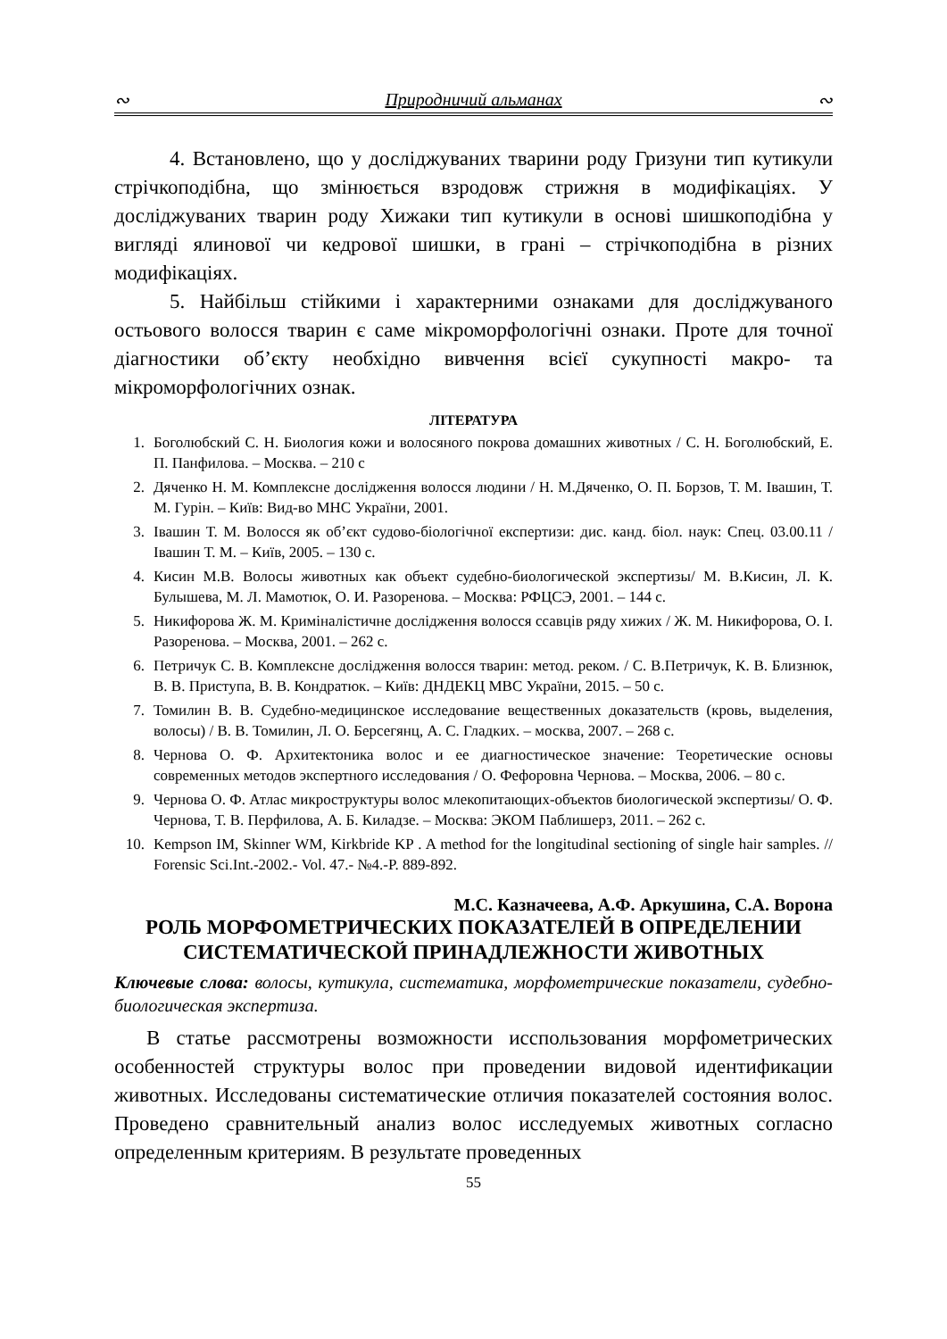∾ Природничий альманах ∾
4. Встановлено, що у досліджуваних тварини роду Гризуни тип кутикули стрічкоподібна, що змінюється взродовж стрижня в модифікаціях. У досліджуваних тварин роду Хижаки тип кутикули в основі шишкоподібна у вигляді ялинової чи кедрової шишки, в грані – стрічкоподібна в різних модифікаціях.
5. Найбільш стійкими і характерними ознаками для досліджуваного остьового волосся тварин є саме мікроморфологічні ознаки. Проте для точної діагностики об’єкту необхідно вивчення всієї сукупності макро- та мікроморфологічних ознак.
ЛІТЕРАТУРА
1. Боголюбский С. Н. Биология кожи и волосяного покрова домашних животных / С. Н. Боголюбский, Е. П. Панфилова. – Москва. – 210 с
2. Дяченко Н. М. Комплексне дослідження волосся людини / Н. М.Дяченко, О. П. Борзов, Т. М. Івашин, Т. М. Гурін. – Київ: Вид-во МНС України, 2001.
3. Івашин Т. М. Волосся як об’єкт судово-біологічної експертизи: дис. канд. біол. наук: Спец. 03.00.11 / Івашин Т. М. – Київ, 2005. – 130 с.
4. Кисин М.В. Волосы животных как объект судебно-биологической экспертизы/ М. В.Кисин, Л. К. Булышева, М. Л. Мамотюк, О. И. Разоренова. – Москва: РФЦСЭ, 2001. – 144 с.
5. Никифорова Ж. М. Криміналістичне дослідження волосся ссавців ряду хижих / Ж. М. Никифорова, О. І. Разоренова. – Москва, 2001. – 262 с.
6. Петричук С. В. Комплексне дослідження волосся тварин: метод. реком. / С. В.Петричук, К. В. Близнюк, В. В. Приступа, В. В. Кондратюк. – Київ: ДНДЕКЦ МВС України, 2015. – 50 с.
7. Томилин В. В. Судебно-медицинское исследование вещественных доказательств (кровь, выделения, волосы) / В. В. Томилин, Л. О. Берсегянц, А. С. Гладких. – москва, 2007. – 268 с.
8. Чернова О. Ф. Архитектоника волос и ее диагностическое значение: Теоретические основы современных методов экспертного исследования / О. Фефоровна Чернова. – Москва, 2006. – 80 с.
9. Чернова О. Ф. Атлас микроструктуры волос млекопитающих-объектов биологической экспертизы/ О. Ф. Чернова, Т. В. Перфилова, А. Б. Киладзе. – Москва: ЭКОМ Паблишерз, 2011. – 262 с.
10. Kempson IM, Skinner WM, Kirkbride KP . A method for the longitudinal sectioning of single hair samples. // Forensic Sci.Int.-2002.- Vol. 47.- №4.-P. 889-892.
М.С. Казначеева, А.Ф. Аркушина, С.А. Ворона
РОЛЬ МОРФОМЕТРИЧЕСКИХ ПОКАЗАТЕЛЕЙ В ОПРЕДЕЛЕНИИ СИСТЕМАТИЧЕСКОЙ ПРИНАДЛЕЖНОСТИ ЖИВОТНЫХ
Ключевые слова: волосы, кутикула, систематика, морфометрические показатели, судебно-биологическая экспертиза.
В статье рассмотрены возможности исспользования морфометрических особенностей структуры волос при проведении видовой идентификации животных. Исследованы систематические отличия показателей состояния волос. Проведено сравнительный анализ волос исследуемых животных согласно определенным критериям. В результате проведенных
55